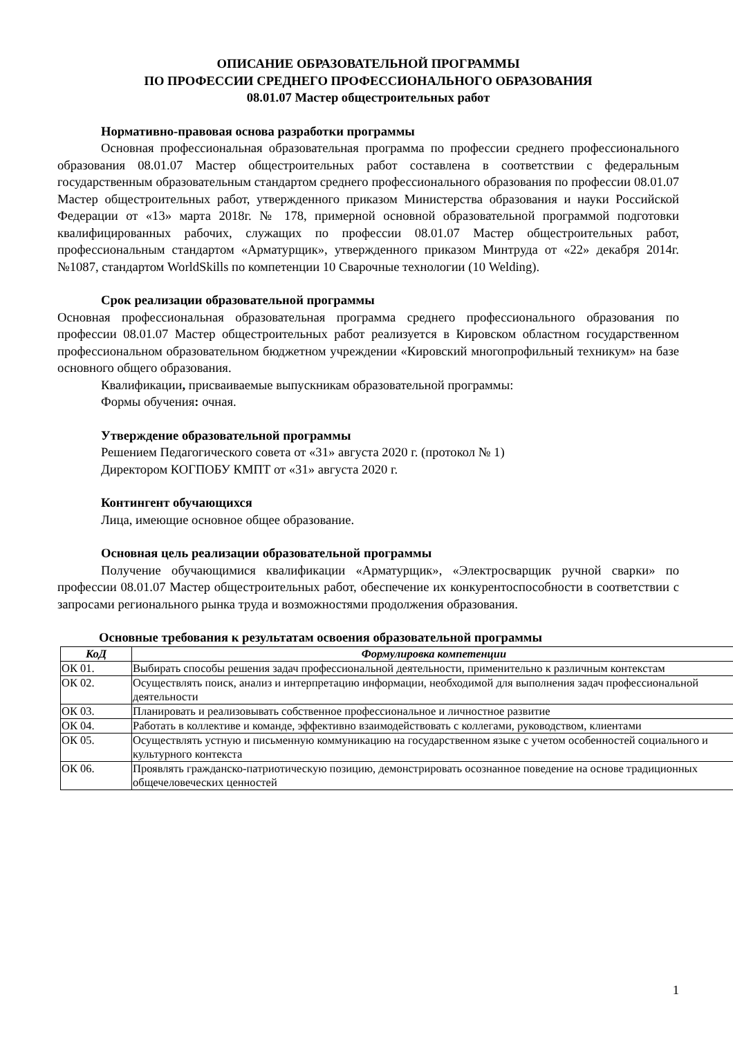ОПИСАНИЕ ОБРАЗОВАТЕЛЬНОЙ ПРОГРАММЫ
ПО ПРОФЕССИИ СРЕДНЕГО ПРОФЕССИОНАЛЬНОГО ОБРАЗОВАНИЯ
08.01.07 Мастер общестроительных работ
Нормативно-правовая основа разработки программы
Основная профессиональная образовательная программа по профессии среднего профессионального образования 08.01.07 Мастер общестроительных работ составлена в соответствии с федеральным государственным образовательным стандартом среднего профессионального образования по профессии 08.01.07 Мастер общестроительных работ, утвержденного приказом Министерства образования и науки Российской Федерации от «13» марта 2018г. № 178, примерной основной образовательной программой подготовки квалифицированных рабочих, служащих по профессии 08.01.07 Мастер общестроительных работ, профессиональным стандартом «Арматурщик», утвержденного приказом Минтруда от «22» декабря 2014г. №1087, стандартом WorldSkills по компетенции 10 Сварочные технологии (10 Welding).
Срок реализации образовательной программы
Основная профессиональная образовательная программа среднего профессионального образования по профессии 08.01.07 Мастер общестроительных работ реализуется в Кировском областном государственном профессиональном образовательном бюджетном учреждении «Кировский многопрофильный техникум» на базе основного общего образования.
Квалификации, присваиваемые выпускникам образовательной программы:
Формы обучения: очная.
Утверждение образовательной программы
Решением Педагогического совета от «31» августа 2020 г. (протокол № 1)
Директором КОГПОБУ КМПТ от «31» августа 2020 г.
Контингент обучающихся
Лица, имеющие основное общее образование.
Основная цель реализации образовательной программы
Получение обучающимися квалификации «Арматурщик», «Электросварщик ручной сварки» по профессии 08.01.07 Мастер общестроительных работ, обеспечение их конкурентоспособности в соответствии с запросами регионального рынка труда и возможностями продолжения образования.
Основные требования к результатам освоения образовательной программы
| КоД | Формулировка компетенции |
| --- | --- |
| ОК 01. | Выбирать способы решения задач профессиональной деятельности, применительно к различным контекстам |
| ОК 02. | Осуществлять поиск, анализ и интерпретацию информации, необходимой для выполнения задач профессиональной деятельности |
| ОК 03. | Планировать и реализовывать собственное профессиональное и личностное развитие |
| ОК 04. | Работать в коллективе и команде, эффективно взаимодействовать с коллегами, руководством, клиентами |
| ОК 05. | Осуществлять устную и письменную коммуникацию на государственном языке с учетом особенностей социального и культурного контекста |
| ОК 06. | Проявлять гражданско-патриотическую позицию, демонстрировать осознанное поведение на основе традиционных общечеловеческих ценностей |
1